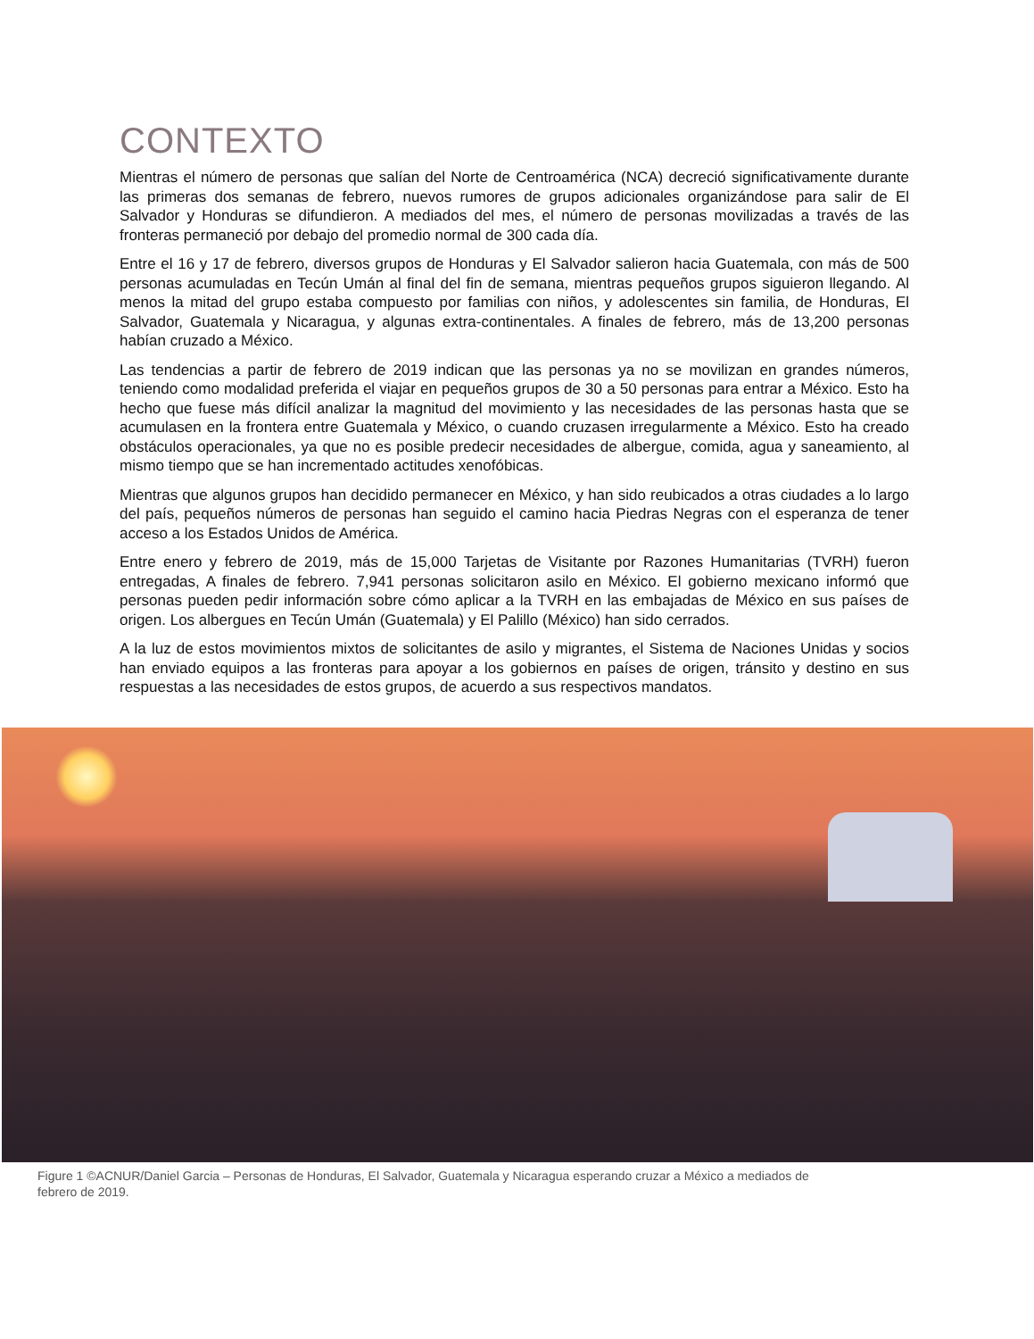CONTEXTO
Mientras el número de personas que salían del Norte de Centroamérica (NCA) decreció significativamente durante las primeras dos semanas de febrero, nuevos rumores de grupos adicionales organizándose para salir de El Salvador y Honduras se difundieron. A mediados del mes, el número de personas movilizadas a través de las fronteras permaneció por debajo del promedio normal de 300 cada día.
Entre el 16 y 17 de febrero, diversos grupos de Honduras y El Salvador salieron hacia Guatemala, con más de 500 personas acumuladas en Tecún Umán al final del fin de semana, mientras pequeños grupos siguieron llegando. Al menos la mitad del grupo estaba compuesto por familias con niños, y adolescentes sin familia, de Honduras, El Salvador, Guatemala y Nicaragua, y algunas extra-continentales. A finales de febrero, más de 13,200 personas habían cruzado a México.
Las tendencias a partir de febrero de 2019 indican que las personas ya no se movilizan en grandes números, teniendo como modalidad preferida el viajar en pequeños grupos de 30 a 50 personas para entrar a México. Esto ha hecho que fuese más difícil analizar la magnitud del movimiento y las necesidades de las personas hasta que se acumulasen en la frontera entre Guatemala y México, o cuando cruzasen irregularmente a México. Esto ha creado obstáculos operacionales, ya que no es posible predecir necesidades de albergue, comida, agua y saneamiento, al mismo tiempo que se han incrementado actitudes xenofóbicas.
Mientras que algunos grupos han decidido permanecer en México, y han sido reubicados a otras ciudades a lo largo del país, pequeños números de personas han seguido el camino hacia Piedras Negras con el esperanza de tener acceso a los Estados Unidos de América.
Entre enero y febrero de 2019, más de 15,000 Tarjetas de Visitante por Razones Humanitarias (TVRH) fueron entregadas, A finales de febrero. 7,941 personas solicitaron asilo en México. El gobierno mexicano informó que personas pueden pedir información sobre cómo aplicar a la TVRH en las embajadas de México en sus países de origen. Los albergues en Tecún Umán (Guatemala) y El Palillo (México) han sido cerrados.
A la luz de estos movimientos mixtos de solicitantes de asilo y migrantes, el Sistema de Naciones Unidas y socios han enviado equipos a las fronteras para apoyar a los gobiernos en países de origen, tránsito y destino en sus respuestas a las necesidades de estos grupos, de acuerdo a sus respectivos mandatos.
Figure 1 ©ACNUR/Daniel Garcia – Personas de Honduras, El Salvador, Guatemala y Nicaragua esperando cruzar a México a mediados de febrero de 2019.